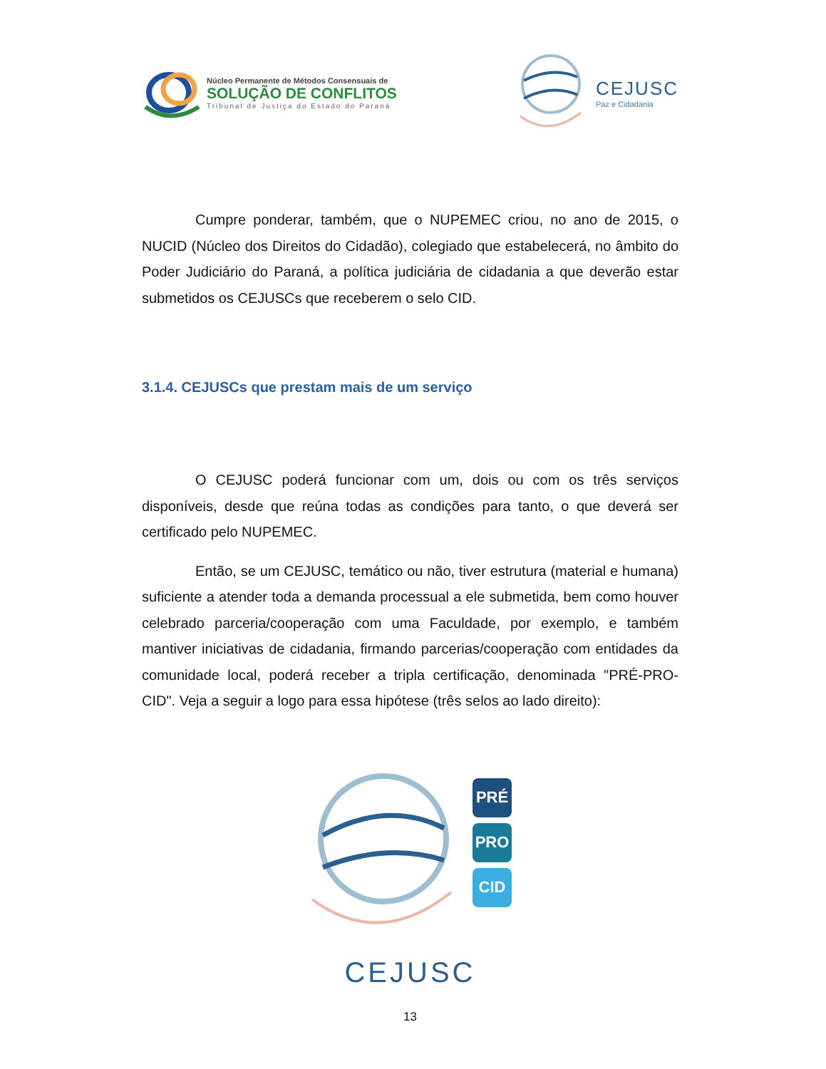Núcleo Permanente de Métodos Consensuais de
SOLUÇÃO DE CONFLITOS
Tribunal de Justiça do Estado do Paraná
CEJUSC
Paz e Cidadania
Cumpre ponderar, também, que o NUPEMEC criou, no ano de 2015, o NUCID (Núcleo dos Direitos do Cidadão), colegiado que estabelecerá, no âmbito do Poder Judiciário do Paraná, a política judiciária de cidadania a que deverão estar submetidos os CEJUSCs que receberem o selo CID.
3.1.4. CEJUSCs que prestam mais de um serviço
O CEJUSC poderá funcionar com um, dois ou com os três serviços disponíveis, desde que reúna todas as condições para tanto, o que deverá ser certificado pelo NUPEMEC.
Então, se um CEJUSC, temático ou não, tiver estrutura (material e humana) suficiente a atender toda a demanda processual a ele submetida, bem como houver celebrado parceria/cooperação com uma Faculdade, por exemplo, e também mantiver iniciativas de cidadania, firmando parcerias/cooperação com entidades da comunidade local, poderá receber a tripla certificação, denominada "PRÉ-PRO-CID". Veja a seguir a logo para essa hipótese (três selos ao lado direito):
PRÉ
PRO
CID
CEJUSC
13